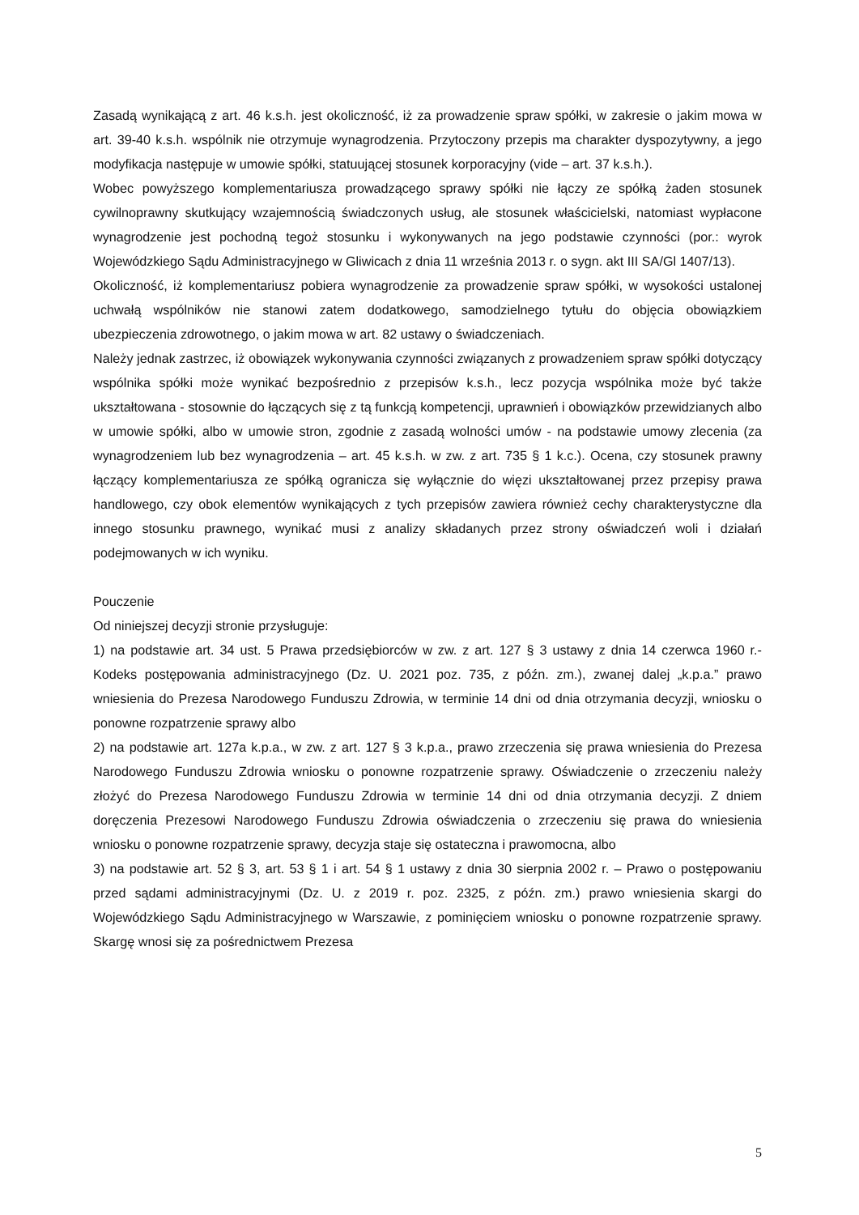Zasadą wynikającą z art. 46 k.s.h. jest okoliczność, iż za prowadzenie spraw spółki, w zakresie o jakim mowa w art. 39-40 k.s.h. wspólnik nie otrzymuje wynagrodzenia. Przytoczony przepis ma charakter dyspozytywny, a jego modyfikacja następuje w umowie spółki, statuującej stosunek korporacyjny (vide – art. 37 k.s.h.).
Wobec powyższego komplementariusza prowadzącego sprawy spółki nie łączy ze spółką żaden stosunek cywilnoprawny skutkujący wzajemnością świadczonych usług, ale stosunek właścicielski, natomiast wypłacone wynagrodzenie jest pochodną tegoż stosunku i wykonywanych na jego podstawie czynności (por.: wyrok Wojewódzkiego Sądu Administracyjnego w Gliwicach z dnia 11 września 2013 r. o sygn. akt III SA/Gl 1407/13).
Okoliczność, iż komplementariusz pobiera wynagrodzenie za prowadzenie spraw spółki, w wysokości ustalonej uchwałą wspólników nie stanowi zatem dodatkowego, samodzielnego tytułu do objęcia obowiązkiem ubezpieczenia zdrowotnego, o jakim mowa w art. 82 ustawy o świadczeniach.
Należy jednak zastrzec, iż obowiązek wykonywania czynności związanych z prowadzeniem spraw spółki dotyczący wspólnika spółki może wynikać bezpośrednio z przepisów k.s.h., lecz pozycja wspólnika może być także ukształtowana - stosownie do łączących się z tą funkcją kompetencji, uprawnień i obowiązków przewidzianych albo w umowie spółki, albo w umowie stron, zgodnie z zasadą wolności umów - na podstawie umowy zlecenia (za wynagrodzeniem lub bez wynagrodzenia – art. 45 k.s.h. w zw. z art. 735 § 1 k.c.). Ocena, czy stosunek prawny łączący komplementariusza ze spółką ogranicza się wyłącznie do więzi ukształtowanej przez przepisy prawa handlowego, czy obok elementów wynikających z tych przepisów zawiera również cechy charakterystyczne dla innego stosunku prawnego, wynikać musi z analizy składanych przez strony oświadczeń woli i działań podejmowanych w ich wyniku.
Pouczenie
Od niniejszej decyzji stronie przysługuje:
1) na podstawie art. 34 ust. 5 Prawa przedsiębiorców w zw. z art. 127 § 3 ustawy z dnia 14 czerwca 1960 r.- Kodeks postępowania administracyjnego (Dz. U. 2021 poz. 735, z późn. zm.), zwanej dalej „k.p.a.” prawo wniesienia do Prezesa Narodowego Funduszu Zdrowia, w terminie 14 dni od dnia otrzymania decyzji, wniosku o ponowne rozpatrzenie sprawy albo
2) na podstawie art. 127a k.p.a., w zw. z art. 127 § 3 k.p.a., prawo zrzeczenia się prawa wniesienia do Prezesa Narodowego Funduszu Zdrowia wniosku o ponowne rozpatrzenie sprawy. Oświadczenie o zrzeczeniu należy złożyć do Prezesa Narodowego Funduszu Zdrowia w terminie 14 dni od dnia otrzymania decyzji. Z dniem doręczenia Prezesowi Narodowego Funduszu Zdrowia oświadczenia o zrzeczeniu się prawa do wniesienia wniosku o ponowne rozpatrzenie sprawy, decyzja staje się ostateczna i prawomocna, albo
3) na podstawie art. 52 § 3, art. 53 § 1 i art. 54 § 1 ustawy z dnia 30 sierpnia 2002 r. – Prawo o postępowaniu przed sądami administracyjnymi (Dz. U. z 2019 r. poz. 2325, z późn. zm.) prawo wniesienia skargi do Wojewódzkiego Sądu Administracyjnego w Warszawie, z pominięciem wniosku o ponowne rozpatrzenie sprawy. Skargę wnosi się za pośrednictwem Prezesa
5